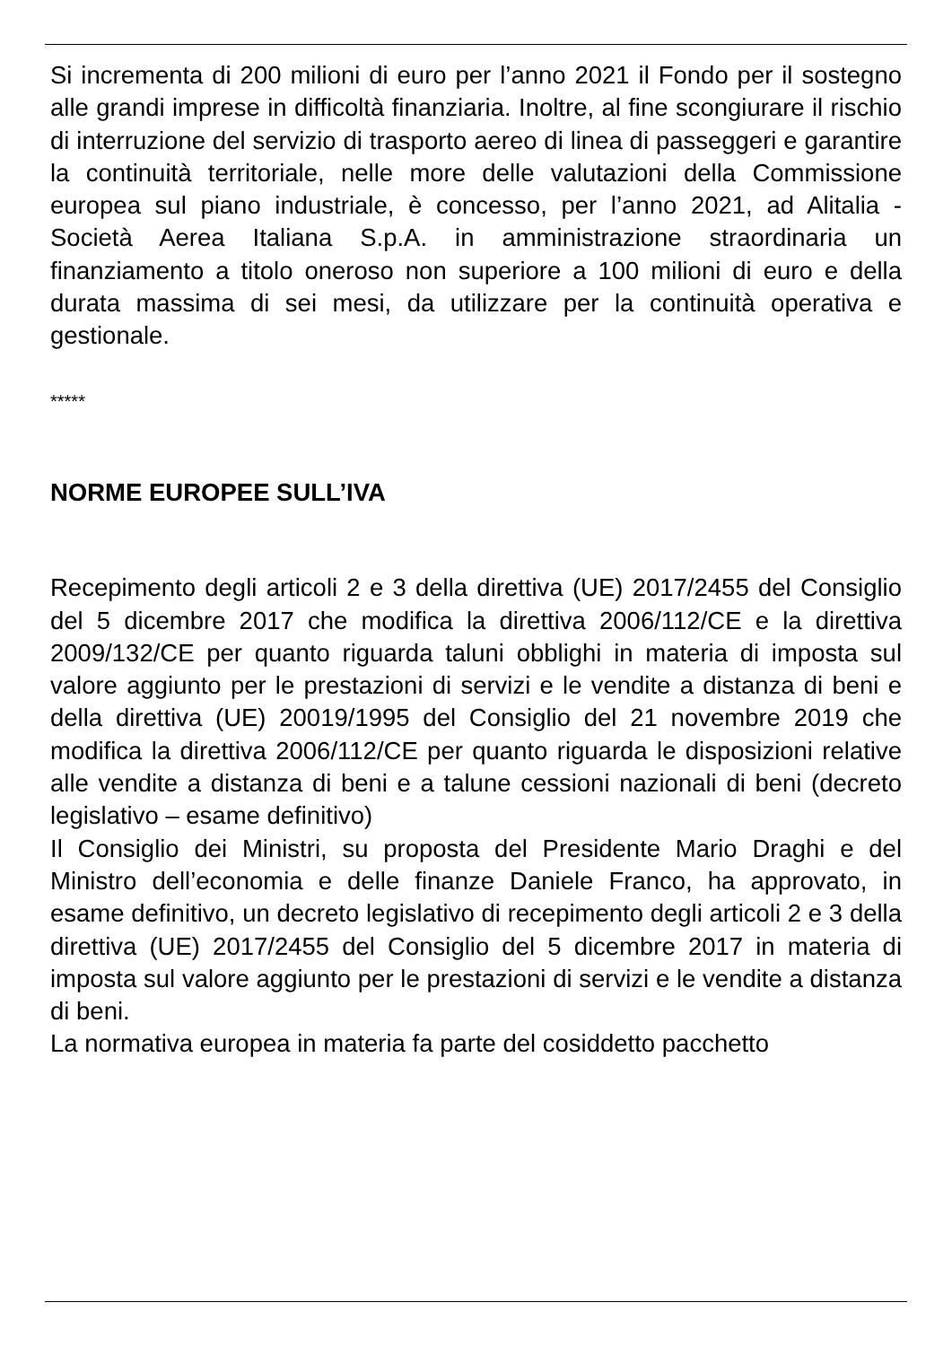Si incrementa di 200 milioni di euro per l’anno 2021 il Fondo per il sostegno alle grandi imprese in difficoltà finanziaria. Inoltre, al fine scongiurare il rischio di interruzione del servizio di trasporto aereo di linea di passeggeri e garantire la continuità territoriale, nelle more delle valutazioni della Commissione europea sul piano industriale, è concesso, per l’anno 2021, ad Alitalia - Società Aerea Italiana S.p.A. in amministrazione straordinaria un finanziamento a titolo oneroso non superiore a 100 milioni di euro e della durata massima di sei mesi, da utilizzare per la continuità operativa e gestionale.
*****
NORME EUROPEE SULL’IVA
Recepimento degli articoli 2 e 3 della direttiva (UE) 2017/2455 del Consiglio del 5 dicembre 2017 che modifica la direttiva 2006/112/CE e la direttiva 2009/132/CE per quanto riguarda taluni obblighi in materia di imposta sul valore aggiunto per le prestazioni di servizi e le vendite a distanza di beni e della direttiva (UE) 20019/1995 del Consiglio del 21 novembre 2019 che modifica la direttiva 2006/112/CE per quanto riguarda le disposizioni relative alle vendite a distanza di beni e a talune cessioni nazionali di beni (decreto legislativo – esame definitivo)
Il Consiglio dei Ministri, su proposta del Presidente Mario Draghi e del Ministro dell’economia e delle finanze Daniele Franco, ha approvato, in esame definitivo, un decreto legislativo di recepimento degli articoli 2 e 3 della direttiva (UE) 2017/2455 del Consiglio del 5 dicembre 2017 in materia di imposta sul valore aggiunto per le prestazioni di servizi e le vendite a distanza di beni.
La normativa europea in materia fa parte del cosiddetto pacchetto